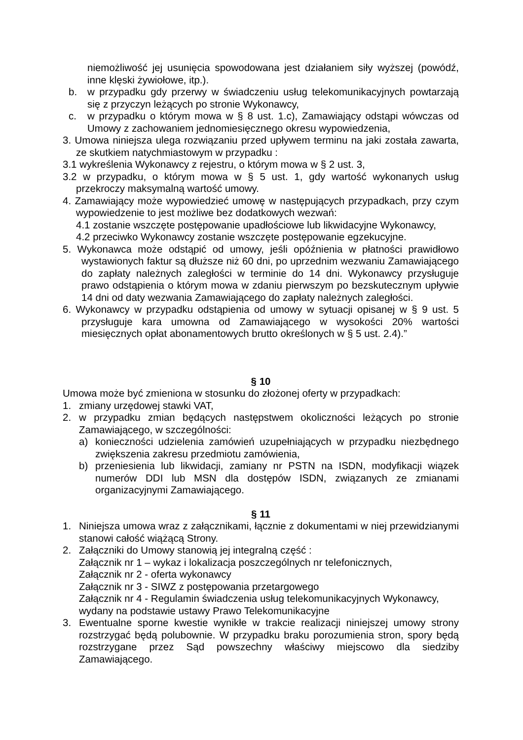niemożliwość jej usunięcia spowodowana jest działaniem siły wyższej (powódź, inne klęski żywiołowe, itp.).
b. w przypadku gdy przerwy w świadczeniu usług telekomunikacyjnych powtarzają się z przyczyn leżących po stronie Wykonawcy,
c. w przypadku o którym mowa w § 8 ust. 1.c), Zamawiający odstąpi wówczas od Umowy z zachowaniem jednomiesięcznego okresu wypowiedzenia,
3. Umowa niniejsza ulega rozwiązaniu przed upływem terminu na jaki została zawarta, ze skutkiem natychmiastowym w przypadku :
3.1 wykreślenia Wykonawcy z rejestru, o którym mowa w § 2 ust. 3,
3.2 w przypadku, o którym mowa w § 5 ust. 1, gdy wartość wykonanych usług przekroczy maksymalną wartość umowy.
4. Zamawiający może wypowiedzieć umowę w następujących przypadkach, przy czym wypowiedzenie to jest możliwe bez dodatkowych wezwań:
4.1 zostanie wszczęte postępowanie upadłościowe lub likwidacyjne Wykonawcy,
4.2 przeciwko Wykonawcy zostanie wszczęte postępowanie egzekucyjne.
5. Wykonawca może odstąpić od umowy, jeśli opóźnienia w płatności prawidłowo wystawionych faktur są dłuższe niż 60 dni, po uprzednim wezwaniu Zamawiającego do zapłaty należnych zaległości w terminie do 14 dni. Wykonawcy przysługuje prawo odstąpienia o którym mowa w zdaniu pierwszym po bezskutecznym upływie 14 dni od daty wezwania Zamawiającego do zapłaty należnych zaległości.
6. Wykonawcy w przypadku odstąpienia od umowy w sytuacji opisanej w § 9 ust. 5 przysługuje kara umowna od Zamawiającego w wysokości 20% wartości miesięcznych opłat abonamentowych brutto określonych w § 5 ust. 2.4).”
§ 10
Umowa może być zmieniona w stosunku do złożonej oferty w przypadkach:
1. zmiany urzędowej stawki VAT,
2. w przypadku zmian będących następstwem okoliczności leżących po stronie Zamawiającego, w szczególności:
a) konieczności udzielenia zamówień uzupełniających w przypadku niezbędnego zwiększenia zakresu przedmiotu zamówienia,
b) przeniesienia lub likwidacji, zamiany nr PSTN na ISDN, modyfikacji wiązek numerów DDI lub MSN dla dostępów ISDN, związanych ze zmianami organizacyjnymi Zamawiającego.
§ 11
1. Niniejsza umowa wraz z załącznikami, łącznie z dokumentami w niej przewidzianymi stanowi całość wiążącą Strony.
2. Załączniki do Umowy stanowią jej integralną część :
Załącznik nr 1 – wykaz i lokalizacja poszczególnych nr telefonicznych,
Załącznik nr 2 - oferta wykonawcy
Załącznik nr 3 - SIWZ z postępowania przetargowego
Załącznik nr 4 - Regulamin świadczenia usług telekomunikacyjnych Wykonawcy, wydany na podstawie ustawy Prawo Telekomunikacyjne
3. Ewentualne sporne kwestie wynikłe w trakcie realizacji niniejszej umowy strony rozstrzygać będą polubownie. W przypadku braku porozumienia stron, spory będą rozstrzygane przez Sąd powszechny właściwy miejscowo dla siedziby Zamawiającego.